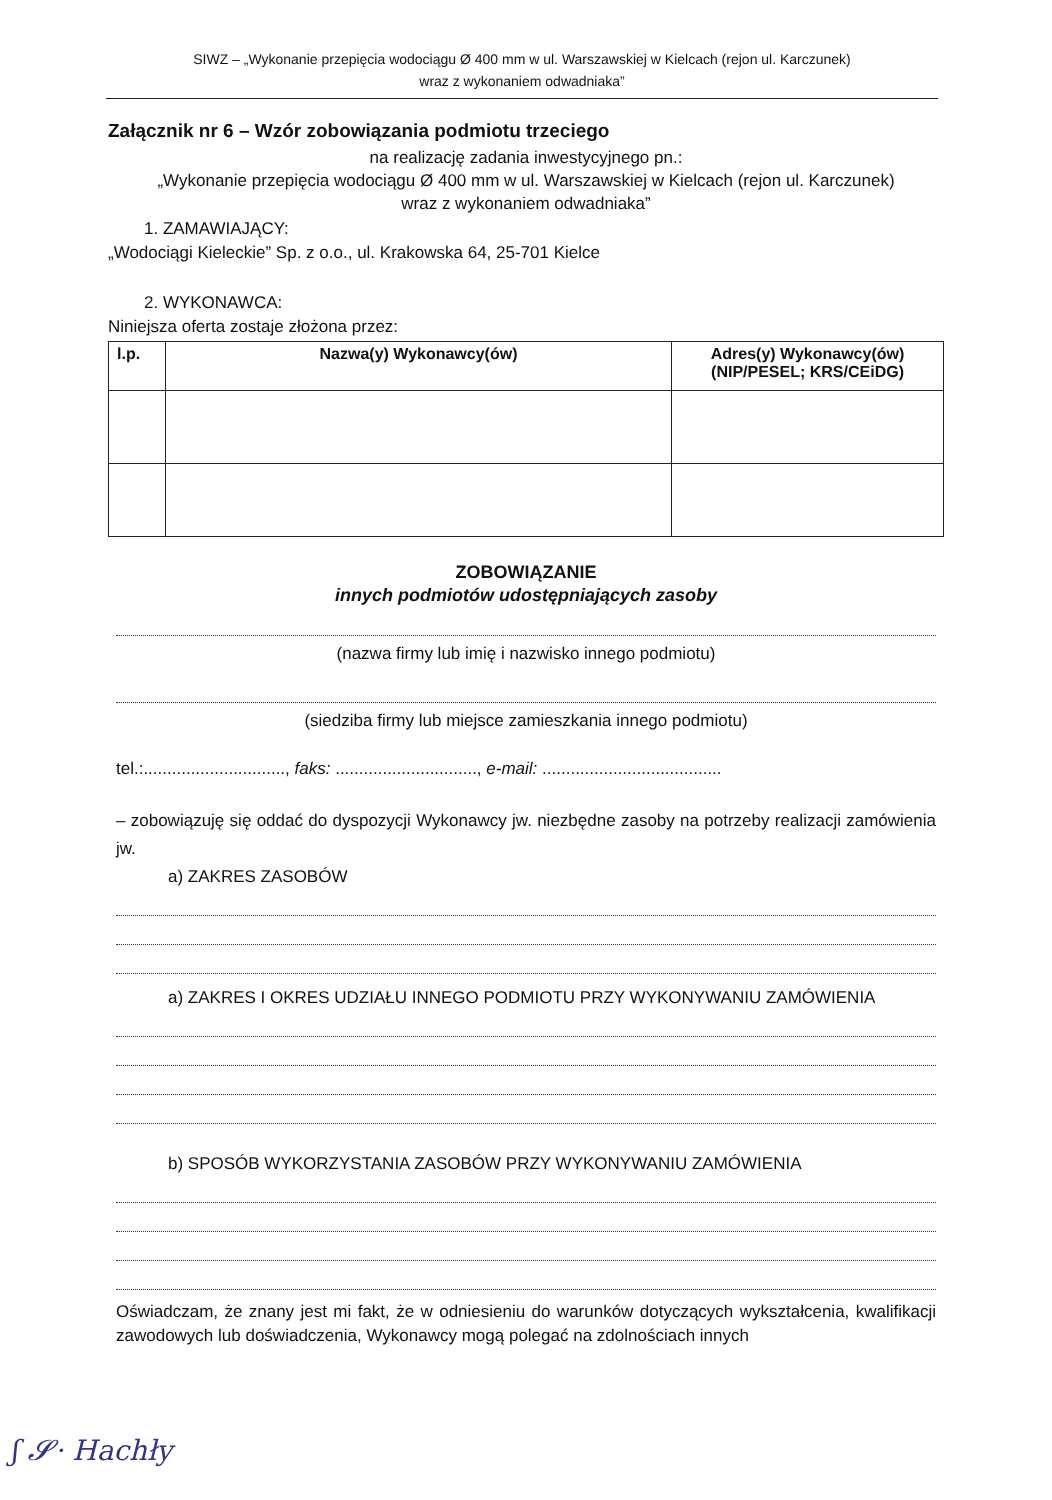SIWZ – „Wykonanie przepięcia wodociągu Ø 400 mm w ul. Warszawskiej w Kielcach (rejon ul. Karczunek)
wraz z wykonaniem odwadniaka”
Załącznik nr 6 – Wzór zobowiązania podmiotu trzeciego
na realizację zadania inwestycyjnego pn.:
„Wykonanie przepięcia wodociągu Ø 400 mm w ul. Warszawskiej w Kielcach (rejon ul. Karczunek)
wraz z wykonaniem odwadniaka”
1. ZAMAWIAJĄCY:
„Wodociągi Kieleckie” Sp. z o.o., ul. Krakowska 64, 25-701 Kielce
2. WYKONAWCA:
Niniejsza oferta zostaje złożona przez:
| l.p. | Nazwa(y) Wykonawcy(ów) | Adres(y) Wykonawcy(ów) (NIP/PESEL; KRS/CEiDG) |
| --- | --- | --- |
ZOBOWIĄZANIE
innych podmiotów udostępniających zasoby
(nazwa firmy lub imię i nazwisko innego podmiotu)
(siedziba firmy lub miejsce zamieszkania innego podmiotu)
tel.:.............................., faks: .............................., e-mail: ......................................
– zobowiązuję się oddać do dyspozycji Wykonawcy jw. niezbędne zasoby na potrzeby realizacji zamówienia jw.
a) ZAKRES ZASOBÓW
a) ZAKRES I OKRES UDZIAŁU INNEGO PODMIOTU PRZY WYKONYWANIU ZAMÓWIENIA
b) SPOSÓB WYKORZYSTANIA ZASOBÓW PRZY WYKONYWANIU ZAMÓWIENIA
Oświadczam, że znany jest mi fakt, że w odniesieniu do warunków dotyczących wykształcenia, kwalifikacji zawodowych lub doświadczenia, Wykonawcy mogą polegać na zdolnościach innych
ʃ 𝓢· Hachły